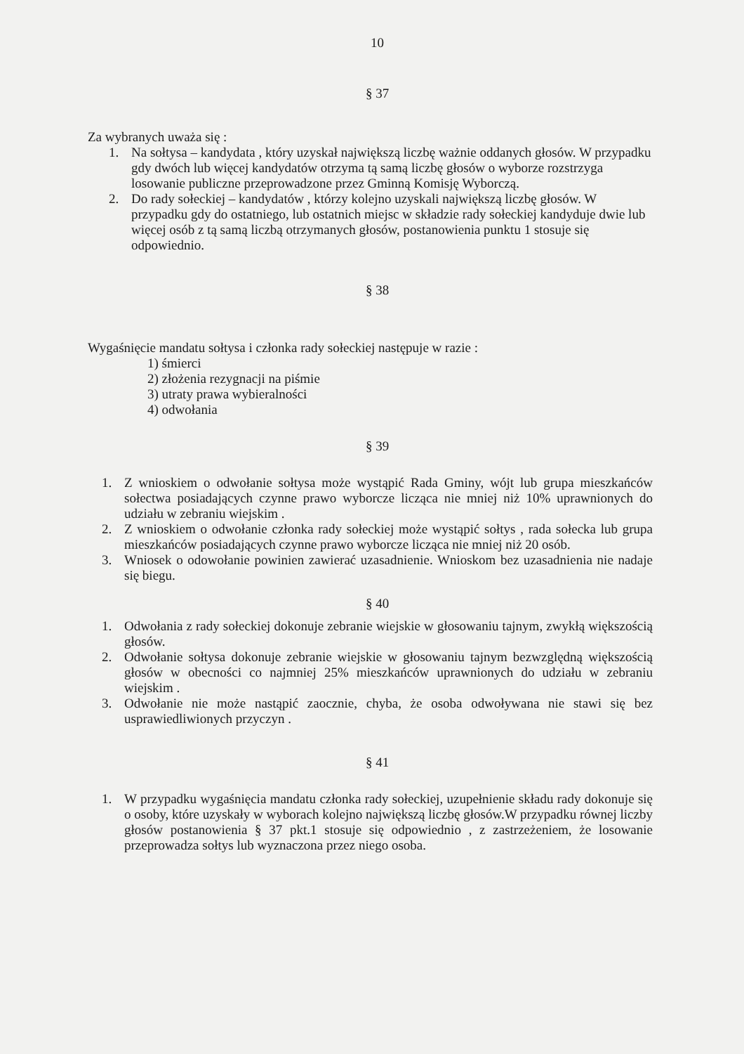10
§ 37
Za wybranych uważa się :
1. Na sołtysa – kandydata , który uzyskał największą liczbę ważnie oddanych głosów. W przypadku gdy dwóch lub więcej kandydatów otrzyma tą samą liczbę głosów o wyborze rozstrzyga losowanie publiczne przeprowadzone przez Gminną Komisję Wyborczą.
2. Do rady sołeckiej – kandydatów , którzy kolejno uzyskali największą liczbę głosów. W przypadku gdy do ostatniego, lub ostatnich miejsc w składzie rady sołeckiej kandyduje dwie lub więcej osób z tą samą liczbą otrzymanych głosów, postanowienia punktu 1 stosuje się odpowiednio.
§ 38
Wygaśnięcie mandatu sołtysa i członka rady sołeckiej następuje w razie :
1) śmierci
2) złożenia rezygnacji na piśmie
3) utraty prawa wybieralności
4) odwołania
§ 39
1. Z wnioskiem o odwołanie sołtysa może wystąpić Rada Gminy, wójt lub grupa mieszkańców sołectwa posiadających czynne prawo wyborcze licząca nie mniej niż 10% uprawnionych do udziału w zebraniu wiejskim .
2. Z wnioskiem o odwołanie członka rady sołeckiej może wystąpić sołtys , rada sołecka lub grupa mieszkańców posiadających czynne prawo wyborcze licząca nie mniej niż 20 osób.
3. Wniosek o odowołanie powinien zawierać uzasadnienie. Wnioskom bez uzasadnienia nie nadaje się biegu.
§ 40
1. Odwołania z rady sołeckiej dokonuje zebranie wiejskie w głosowaniu tajnym, zwykłą większością głosów.
2. Odwołanie sołtysa dokonuje zebranie wiejskie w głosowaniu tajnym bezwzględną większością głosów w obecności co najmniej 25% mieszkańców uprawnionych do udziału w zebraniu wiejskim .
3. Odwołanie nie może nastąpić zaocznie, chyba, że osoba odwoływana nie stawi się bez usprawiedliwionych przyczyn .
§ 41
1. W przypadku wygaśnięcia mandatu członka rady sołeckiej, uzupełnienie składu rady dokonuje się o osoby, które uzyskały w wyborach kolejno największą liczbę głosów.W przypadku równej liczby głosów postanowienia § 37 pkt.1 stosuje się odpowiednio , z zastrzeżeniem, że losowanie przeprowadza sołtys lub wyznaczona przez niego osoba.